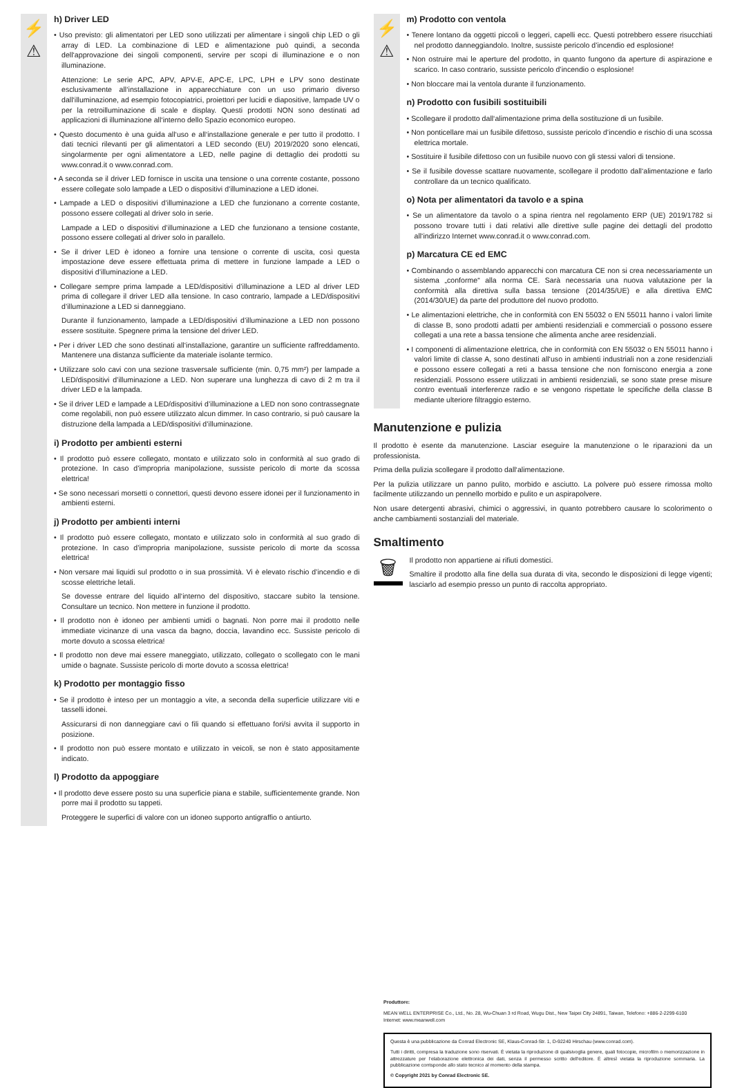⚡
⚠
h) Driver LED
• Uso previsto: gli alimentatori per LED sono utilizzati per alimentare i singoli chip LED o gli array di LED. La combinazione di LED e alimentazione può quindi, a seconda dell‘approvazione dei singoli componenti, servire per scopi di illuminazione e o non illuminazione.
Attenzione: Le serie APC, APV, APV-E, APC-E, LPC, LPH e LPV sono destinate esclusivamente all‘installazione in apparecchiature con un uso primario diverso dall‘illuminazione, ad esempio fotocopiatrici, proiettori per lucidi e diapositive, lampade UV o per la retroilluminazione di scale e display. Questi prodotti NON sono destinati ad applicazioni di illuminazione all‘interno dello Spazio economico europeo.
• Questo documento è una guida all‘uso e all‘installazione generale e per tutto il prodotto. I dati tecnici rilevanti per gli alimentatori a LED secondo (EU) 2019/2020 sono elencati, singolarmente per ogni alimentatore a LED, nelle pagine di dettaglio dei prodotti su www.conrad.it o www.conrad.com.
• A seconda se il driver LED fornisce in uscita una tensione o una corrente costante, possono essere collegate solo lampade a LED o dispositivi d’illuminazione a LED idonei.
• Lampade a LED o dispositivi d’illuminazione a LED che funzionano a corrente costante, possono essere collegati al driver solo in serie.
Lampade a LED o dispositivi d’illuminazione a LED che funzionano a tensione costante, possono essere collegati al driver solo in parallelo.
• Se il driver LED è idoneo a fornire una tensione o corrente di uscita, così questa impostazione deve essere effettuata prima di mettere in funzione lampade a LED o dispositivi d’illuminazione a LED.
• Collegare sempre prima lampade a LED/dispositivi d’illuminazione a LED al driver LED prima di collegare il driver LED alla tensione. In caso contrario, lampade a LED/dispositivi d’illuminazione a LED si danneggiano.
Durante il funzionamento, lampade a LED/dispositivi d’illuminazione a LED non possono essere sostituite. Spegnere prima la tensione del driver LED.
• Per i driver LED che sono destinati all‘installazione, garantire un sufficiente raffreddamento. Mantenere una distanza sufficiente da materiale isolante termico.
• Utilizzare solo cavi con una sezione trasversale sufficiente (min. 0,75 mm²) per lampade a LED/dispositivi d’illuminazione a LED. Non superare una lunghezza di cavo di 2 m tra il driver LED e la lampada.
• Se il driver LED e lampade a LED/dispositivi d’illuminazione a LED non sono contrassegnate come regolabili, non può essere utilizzato alcun dimmer. In caso contrario, si può causare la distruzione della lampada a LED/dispositivi d’illuminazione.
i) Prodotto per ambienti esterni
• Il prodotto può essere collegato, montato e utilizzato solo in conformità al suo grado di protezione. In caso d’impropria manipolazione, sussiste pericolo di morte da scossa elettrica!
• Se sono necessari morsetti o connettori, questi devono essere idonei per il funzionamento in ambienti esterni.
j) Prodotto per ambienti interni
• Il prodotto può essere collegato, montato e utilizzato solo in conformità al suo grado di protezione. In caso d’impropria manipolazione, sussiste pericolo di morte da scossa elettrica!
• Non versare mai liquidi sul prodotto o in sua prossimità. Vi è elevato rischio d’incendio e di scosse elettriche letali.
Se dovesse entrare del liquido all‘interno del dispositivo, staccare subito la tensione. Consultare un tecnico. Non mettere in funzione il prodotto.
• Il prodotto non è idoneo per ambienti umidi o bagnati. Non porre mai il prodotto nelle immediate vicinanze di una vasca da bagno, doccia, lavandino ecc. Sussiste pericolo di morte dovuto a scossa elettrica!
• Il prodotto non deve mai essere maneggiato, utilizzato, collegato o scollegato con le mani umide o bagnate. Sussiste pericolo di morte dovuto a scossa elettrica!
k) Prodotto per montaggio fisso
• Se il prodotto è inteso per un montaggio a vite, a seconda della superficie utilizzare viti e tasselli idonei.
Assicurarsi di non danneggiare cavi o fili quando si effettuano fori/si avvita il supporto in posizione.
• Il prodotto non può essere montato e utilizzato in veicoli, se non è stato appositamente indicato.
l) Prodotto da appoggiare
• Il prodotto deve essere posto su una superficie piana e stabile, sufficientemente grande. Non porre mai il prodotto su tappeti.
Proteggere le superfici di valore con un idoneo supporto antigraffio o antiurto.
⚡
⚠
m) Prodotto con ventola
• Tenere lontano da oggetti piccoli o leggeri, capelli ecc. Questi potrebbero essere risucchiati nel prodotto danneggiandolo. Inoltre, sussiste pericolo d’incendio ed esplosione!
• Non ostruire mai le aperture del prodotto, in quanto fungono da aperture di aspirazione e scarico. In caso contrario, sussiste pericolo d’incendio o esplosione!
• Non bloccare mai la ventola durante il funzionamento.
n) Prodotto con fusibili sostituibili
• Scollegare il prodotto dall‘alimentazione prima della sostituzione di un fusibile.
• Non ponticellare mai un fusibile difettoso, sussiste pericolo d’incendio e rischio di una scossa elettrica mortale.
• Sostituire il fusibile difettoso con un fusibile nuovo con gli stessi valori di tensione.
• Se il fusibile dovesse scattare nuovamente, scollegare il prodotto dall‘alimentazione e farlo controllare da un tecnico qualificato.
o) Nota per alimentatori da tavolo e a spina
• Se un alimentatore da tavolo o a spina rientra nel regolamento ERP (UE) 2019/1782 si possono trovare tutti i dati relativi alle direttive sulle pagine dei dettagli del prodotto all‘indirizzo Internet www.conrad.it o www.conrad.com.
p) Marcatura CE ed EMC
• Combinando o assemblando apparecchi con marcatura CE non si crea necessariamente un sistema „conforme“ alla norma CE. Sarà necessaria una nuova valutazione per la conformità alla direttiva sulla bassa tensione (2014/35/UE) e alla direttiva EMC (2014/30/UE) da parte del produttore del nuovo prodotto.
• Le alimentazioni elettriche, che in conformità con EN 55032 o EN 55011 hanno i valori limite di classe B, sono prodotti adatti per ambienti residenziali e commerciali o possono essere collegati a una rete a bassa tensione che alimenta anche aree residenziali.
• I componenti di alimentazione elettrica, che in conformità con EN 55032 o EN 55011 hanno i valori limite di classe A, sono destinati all‘uso in ambienti industriali non a zone residenziali e possono essere collegati a reti a bassa tensione che non forniscono energia a zone residenziali. Possono essere utilizzati in ambienti residenziali, se sono state prese misure contro eventuali interferenze radio e se vengono rispettate le specifiche della classe B mediante ulteriore filtraggio esterno.
Manutenzione e pulizia
Il prodotto è esente da manutenzione. Lasciar eseguire la manutenzione o le riparazioni da un professionista.
Prima della pulizia scollegare il prodotto dall‘alimentazione.
Per la pulizia utilizzare un panno pulito, morbido e asciutto. La polvere può essere rimossa molto facilmente utilizzando un pennello morbido e pulito e un aspirapolvere.
Non usare detergenti abrasivi, chimici o aggressivi, in quanto potrebbero causare lo scolorimento o anche cambiamenti sostanziali del materiale.
Smaltimento
🗑
Il prodotto non appartiene ai rifiuti domestici.
Smaltire il prodotto alla fine della sua durata di vita, secondo le disposizioni di legge vigenti; lasciarlo ad esempio presso un punto di raccolta appropriato.
Produttore:
MEAN WELL ENTERPRISE Co., Ltd., No. 28, Wu-Chuan 3 rd Road, Wugu Dist., New Taipei City 24891, Taiwan, Telefono: +886-2-2299-6100
Internet: www.meanwell.com
Questa è una pubblicazione da Conrad Electronic SE, Klaus-Conrad-Str. 1, D-92240 Hirschau (www.conrad.com).
Tutti i diritti, compresa la traduzione sono riservati. È vietata la riproduzione di qualsivoglia genere, quali fotocopie, microfilm o memorizzazione in attrezzature per l‘elaborazione elettronica dei dati, senza il permesso scritto dell‘editore. È altresì vietata la riproduzione sommaria. La pubblicazione corrisponde allo stato tecnico al momento della stampa.
© Copyright 2021 by Conrad Electronic SE.